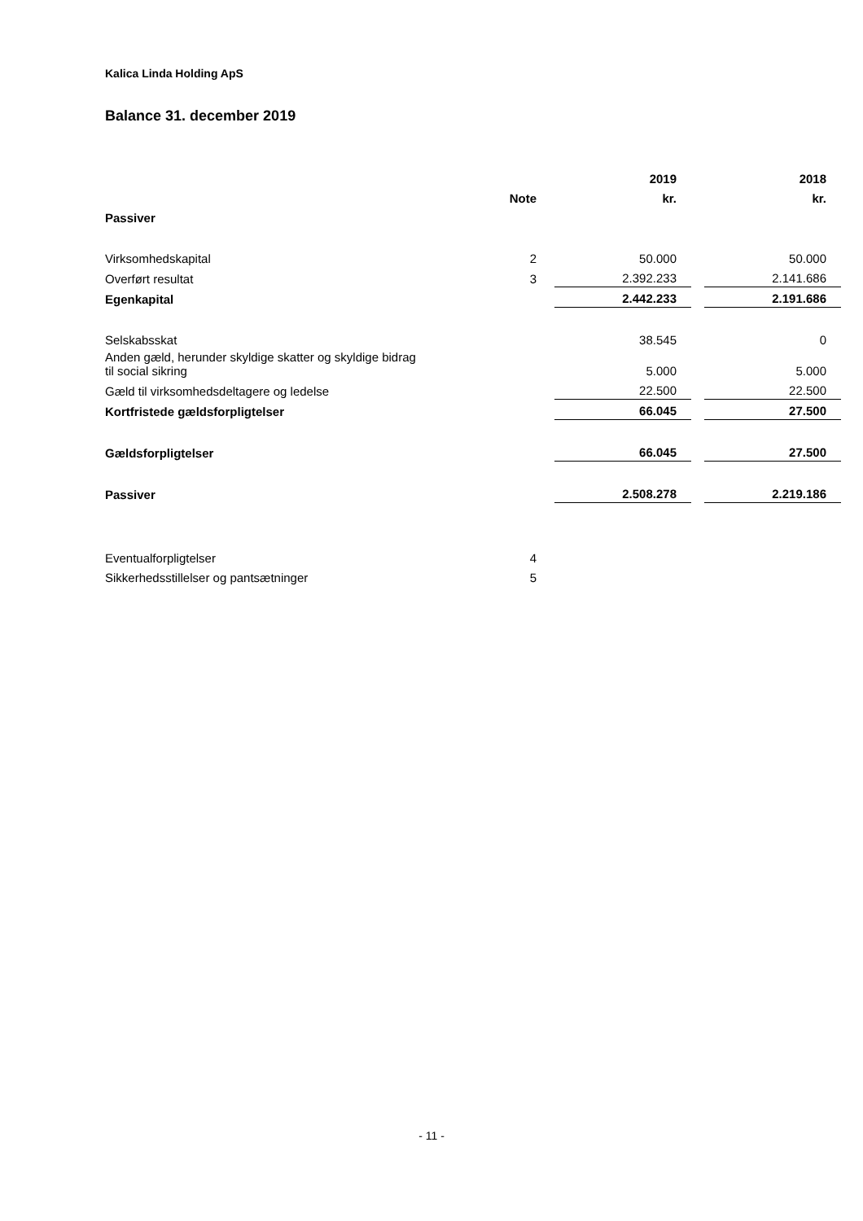Kalica Linda Holding ApS
Balance 31. december 2019
| | | 2019 | | 2018 |
| | Note | kr. | | kr. |
| Passiver | | | | |
| Virksomhedskapital | 2 | 50.000 | | 50.000 |
| Overført resultat | 3 | 2.392.233 | | 2.141.686 |
| Egenkapital | | 2.442.233 | | 2.191.686 |
| Selskabsskat | | 38.545 | | 0 |
| Anden gæld, herunder skyldige skatter og skyldige bidrag til social sikring | | 5.000 | | 5.000 |
| Gæld til virksomhedsdeltagere og ledelse | | 22.500 | | 22.500 |
| Kortfristede gældsforpligtelser | | 66.045 | | 27.500 |
| Gældsforpligtelser | | 66.045 | | 27.500 |
| Passiver | | 2.508.278 | | 2.219.186 |
| Eventualforpligtelser | 4 | | | |
| Sikkerhedsstillelser og pantsætninger | 5 | | | |
- 11 -